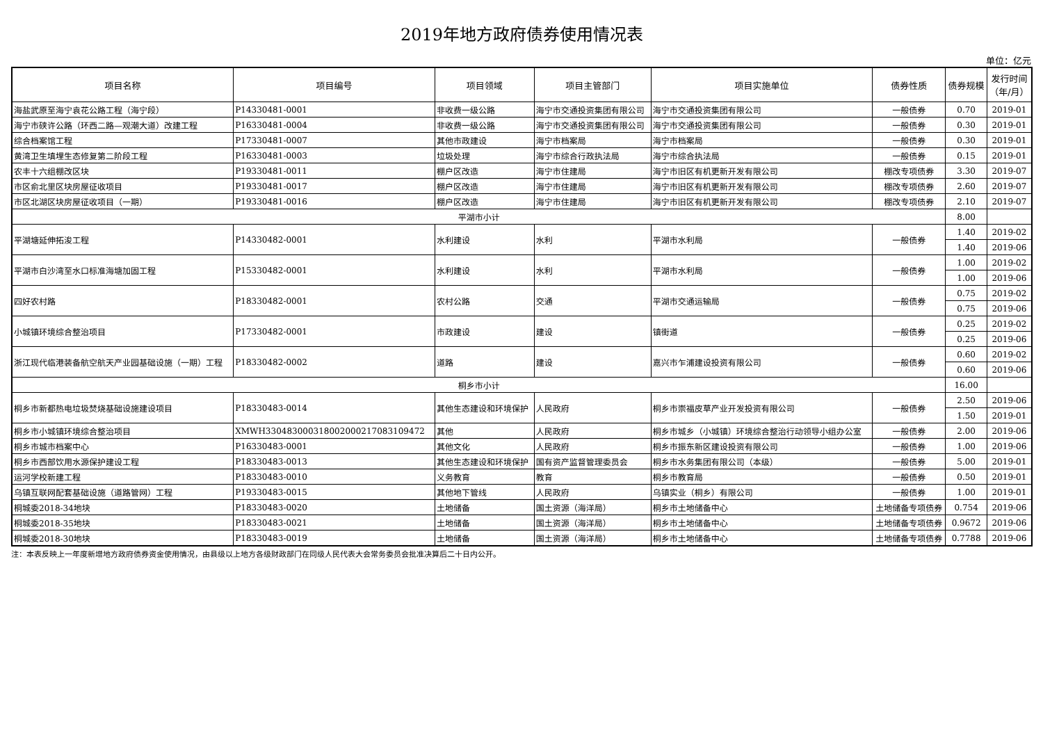2019年地方政府债券使用情况表
单位：亿元
| 项目名称 | 项目编号 | 项目领域 | 项目主管部门 | 项目实施单位 | 债券性质 | 债券规模 | 发行时间 （年/月） |
| --- | --- | --- | --- | --- | --- | --- | --- |
| 海盐武原至海宁袁花公路工程（海宁段） | P14330481-0001 | 非收费一级公路 | 海宁市交通投资集团有限公司 | 海宁市交通投资集团有限公司 | 一般债券 | 0.70 | 2019-01 |
| 海宁市硖许公路（环西二路—观潮大道）改建工程 | P16330481-0004 | 非收费一级公路 | 海宁市交通投资集团有限公司 | 海宁市交通投资集团有限公司 | 一般债券 | 0.30 | 2019-01 |
| 综合档案馆工程 | P17330481-0007 | 其他市政建设 | 海宁市档案局 | 海宁市档案局 | 一般债券 | 0.30 | 2019-01 |
| 黄湾卫生填埋生态修复第二阶段工程 | P16330481-0003 | 垃圾处理 | 海宁市综合行政执法局 | 海宁市综合执法局 | 一般债券 | 0.15 | 2019-01 |
| 农丰十六组棚改区块 | P19330481-0011 | 棚户区改造 | 海宁市住建局 | 海宁市旧区有机更新开发有限公司 | 棚改专项债券 | 3.30 | 2019-07 |
| 市区俞北里区块房屋征收项目 | P19330481-0017 | 棚户区改造 | 海宁市住建局 | 海宁市旧区有机更新开发有限公司 | 棚改专项债券 | 2.60 | 2019-07 |
| 市区北湖区块房屋征收项目（一期） | P19330481-0016 | 棚户区改造 | 海宁市住建局 | 海宁市旧区有机更新开发有限公司 | 棚改专项债券 | 2.10 | 2019-07 |
| 平湖市小计 | | | | | | 8.00 | |
| 平湖塘延伸拓浚工程 | P14330482-0001 | 水利建设 | 水利 | 平湖市水利局 | 一般债券 | 1.40 | 2019-02 |
| | | | | | | 1.40 | 2019-06 |
| 平湖市白沙湾至水口标准海塘加固工程 | P15330482-0001 | 水利建设 | 水利 | 平湖市水利局 | 一般债券 | 1.00 | 2019-02 |
| | | | | | | 1.00 | 2019-06 |
| 四好农村路 | P18330482-0001 | 农村公路 | 交通 | 平湖市交通运输局 | 一般债券 | 0.75 | 2019-02 |
| | | | | | | 0.75 | 2019-06 |
| 小城镇环境综合整治项目 | P17330482-0001 | 市政建设 | 建设 | 镇街道 | 一般债券 | 0.25 | 2019-02 |
| | | | | | | 0.25 | 2019-06 |
| 浙江现代临港装备航空航天产业园基础设施（一期）工程 | P18330482-0002 | 道路 | 建设 | 嘉兴市乍浦建设投资有限公司 | 一般债券 | 0.60 | 2019-02 |
| | | | | | | 0.60 | 2019-06 |
| 桐乡市小计 | | | | | | 16.00 | |
| 桐乡市新都热电垃圾焚烧基础设施建设项目 | P18330483-0014 | 其他生态建设和环境保护 | 人民政府 | 桐乡市崇福皮草产业开发投资有限公司 | 一般债券 | 2.50 | 2019-06 |
| | | | | | | 1.50 | 2019-01 |
| 桐乡市小城镇环境综合整治项目 | XMWH330483000318002000217083109472 | 其他 | 人民政府 | 桐乡市城乡（小城镇）环境综合整治行动领导小组办公室 | 一般债券 | 2.00 | 2019-06 |
| 桐乡市城市档案中心 | P16330483-0001 | 其他文化 | 人民政府 | 桐乡市振东新区建设投资有限公司 | 一般债券 | 1.00 | 2019-06 |
| 桐乡市西部饮用水源保护建设工程 | P18330483-0013 | 其他生态建设和环境保护 | 国有资产监督管理委员会 | 桐乡市水务集团有限公司（本级） | 一般债券 | 5.00 | 2019-01 |
| 运河学校新建工程 | P18330483-0010 | 义务教育 | 教育 | 桐乡市教育局 | 一般债券 | 0.50 | 2019-01 |
| 乌镇互联网配套基础设施（道路管网）工程 | P19330483-0015 | 其他地下管线 | 人民政府 | 乌镇实业（桐乡）有限公司 | 一般债券 | 1.00 | 2019-01 |
| 桐城委2018-34地块 | P18330483-0020 | 土地储备 | 国土资源（海洋局） | 桐乡市土地储备中心 | 土地储备专项债券 | 0.754 | 2019-06 |
| 桐城委2018-35地块 | P18330483-0021 | 土地储备 | 国土资源（海洋局） | 桐乡市土地储备中心 | 土地储备专项债券 | 0.9672 | 2019-06 |
| 桐城委2018-30地块 | P18330483-0019 | 土地储备 | 国土资源（海洋局） | 桐乡市土地储备中心 | 土地储备专项债券 | 0.7788 | 2019-06 |
注：本表反映上一年度新增地方政府债券资金使用情况，由县级以上地方各级财政部门在同级人民代表大会常务委员会批准决算后二十日内公开。